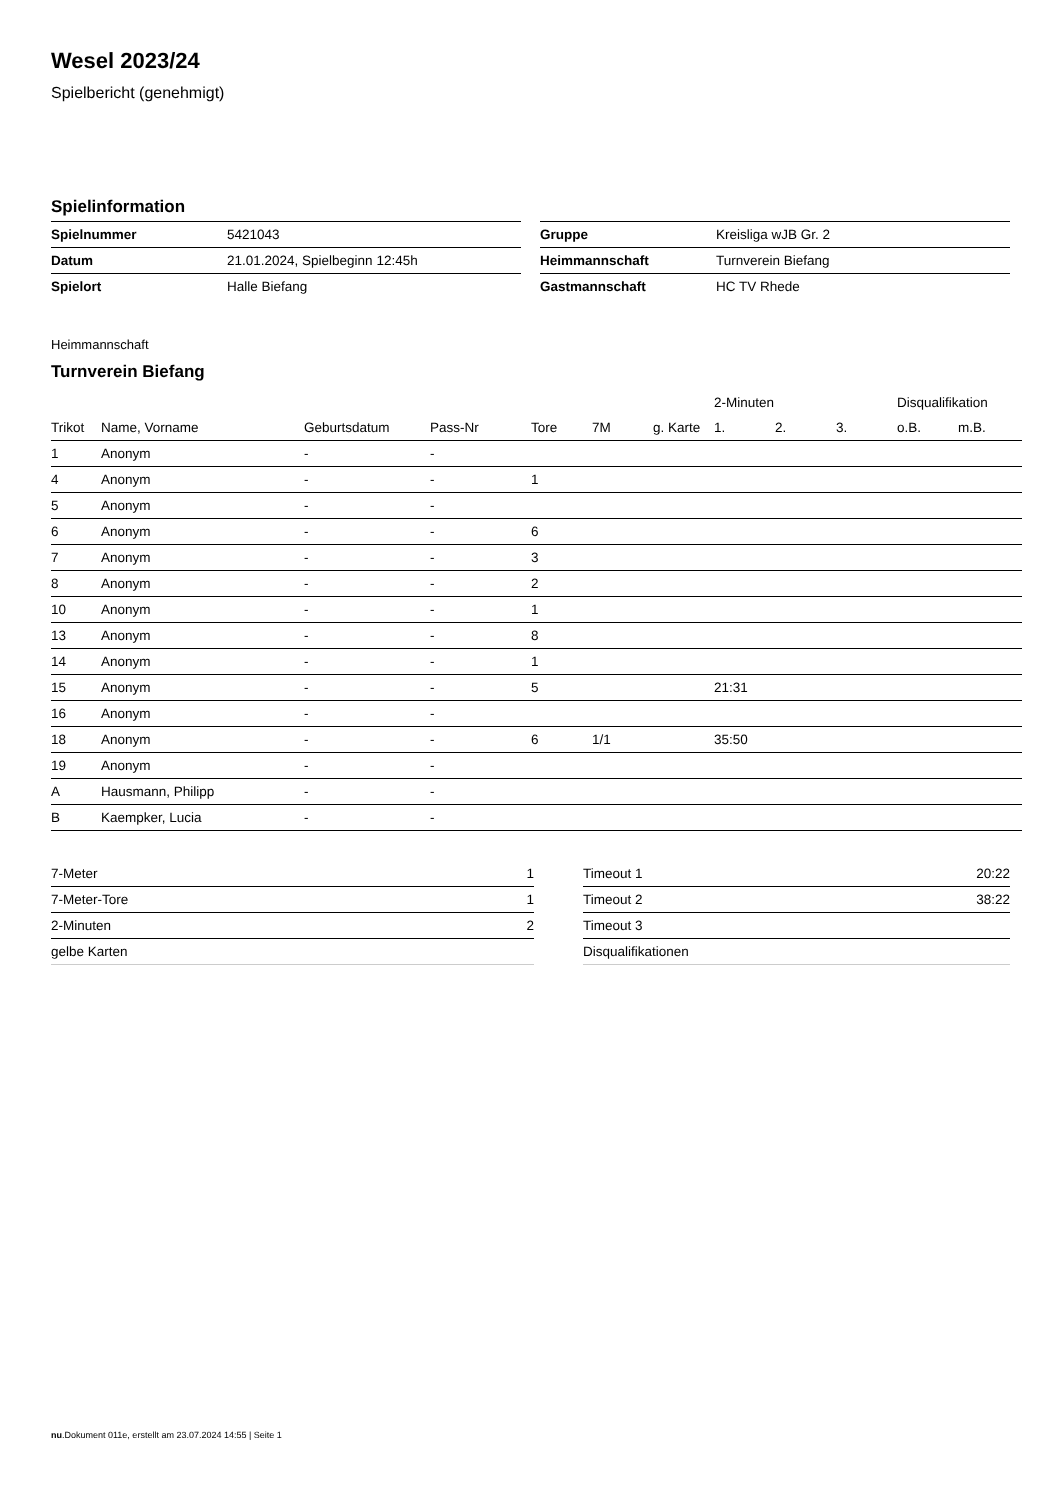Wesel 2023/24
Spielbericht (genehmigt)
Spielinformation
| Spielnummer | 5421043 |
| Datum | 21.01.2024, Spielbeginn 12:45h |
| Spielort | Halle Biefang |
| Gruppe | Kreisliga wJB Gr. 2 |
| Heimmannschaft | Turnverein Biefang |
| Gastmannschaft | HC TV Rhede |
Heimmannschaft
Turnverein Biefang
| | | | | | | | 2-Minuten | | | Disqualifikation | |
| --- | --- | --- | --- | --- | --- | --- | --- | --- | --- | --- | --- |
| Trikot | Name, Vorname | Geburtsdatum | Pass-Nr | Tore | 7M | g. Karte | 1. | 2. | 3. | o.B. | m.B. |
| 1 | Anonym | - | - | | | | | | | | |
| 4 | Anonym | - | - | 1 | | | | | | | |
| 5 | Anonym | - | - | | | | | | | | |
| 6 | Anonym | - | - | 6 | | | | | | | |
| 7 | Anonym | - | - | 3 | | | | | | | |
| 8 | Anonym | - | - | 2 | | | | | | | |
| 10 | Anonym | - | - | 1 | | | | | | | |
| 13 | Anonym | - | - | 8 | | | | | | | |
| 14 | Anonym | - | - | 1 | | | | | | | |
| 15 | Anonym | - | - | 5 | | | 21:31 | | | | |
| 16 | Anonym | - | - | | | | | | | | |
| 18 | Anonym | - | - | 6 | 1/1 | | 35:50 | | | | |
| 19 | Anonym | - | - | | | | | | | | |
| A | Hausmann, Philipp | - | - | | | | | | | | |
| B | Kaempker, Lucia | - | - | | | | | | | | |
| 7-Meter | 1 |
| 7-Meter-Tore | 1 |
| 2-Minuten | 2 |
| gelbe Karten | |
| Timeout 1 | 20:22 |
| Timeout 2 | 38:22 |
| Timeout 3 | |
| Disqualifikationen | |
nu.Dokument 011e, erstellt am 23.07.2024 14:55 | Seite 1